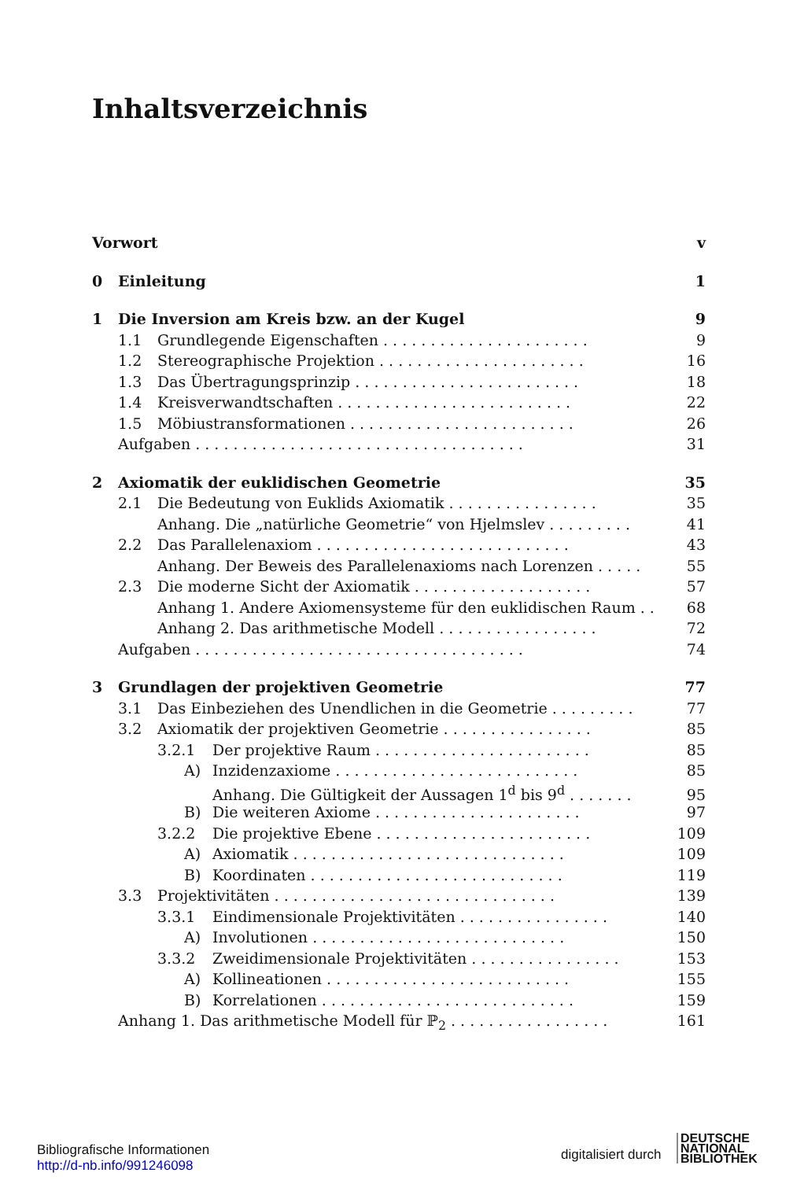Inhaltsverzeichnis
Vorwort v
0 Einleitung 1
1 Die Inversion am Kreis bzw. an der Kugel 9
1.1 Grundlegende Eigenschaften . . . . . . . . . . . . . . . . . . . . . . 9
1.2 Stereographische Projektion . . . . . . . . . . . . . . . . . . . . . . 16
1.3 Das Übertragungsprinzip . . . . . . . . . . . . . . . . . . . . . . . . 18
1.4 Kreisverwandtschaften . . . . . . . . . . . . . . . . . . . . . . . . . 22
1.5 Möbiustransformationen . . . . . . . . . . . . . . . . . . . . . . . . 26
Aufgaben . . . . . . . . . . . . . . . . . . . . . . . . . . . . . . . . . . . 31
2 Axiomatik der euklidischen Geometrie 35
2.1 Die Bedeutung von Euklids Axiomatik . . . . . . . . . . . . . . . . 35
Anhang. Die „natürliche Geometrie“ von Hjelmslev . . . . . . . . . 41
2.2 Das Parallelenaxiom . . . . . . . . . . . . . . . . . . . . . . . . . . . 43
Anhang. Der Beweis des Parallelenaxioms nach Lorenzen . . . . . 55
2.3 Die moderne Sicht der Axiomatik . . . . . . . . . . . . . . . . . . . 57
Anhang 1. Andere Axiomensysteme für den euklidischen Raum . . 68
Anhang 2. Das arithmetische Modell . . . . . . . . . . . . . . . . . 72
Aufgaben . . . . . . . . . . . . . . . . . . . . . . . . . . . . . . . . . . . 74
3 Grundlagen der projektiven Geometrie 77
3.1 Das Einbeziehen des Unendlichen in die Geometrie . . . . . . . . . 77
3.2 Axiomatik der projektiven Geometrie . . . . . . . . . . . . . . . . 85
3.2.1 Der projektive Raum . . . . . . . . . . . . . . . . . . . . . . . 85
A) Inzidenzaxiome . . . . . . . . . . . . . . . . . . . . . . . . . . 85
Anhang. Die Gültigkeit der Aussagen 1<sup>d</sup> bis 9<sup>d</sup> . . . . . . . 95
B) Die weiteren Axiome . . . . . . . . . . . . . . . . . . . . . . 97
3.2.2 Die projektive Ebene . . . . . . . . . . . . . . . . . . . . . . . 109
A) Axiomatik . . . . . . . . . . . . . . . . . . . . . . . . . . . . . 109
B) Koordinaten . . . . . . . . . . . . . . . . . . . . . . . . . . . 119
3.3 Projektivitäten . . . . . . . . . . . . . . . . . . . . . . . . . . . . . . 139
3.3.1 Eindimensionale Projektivitäten . . . . . . . . . . . . . . . . 140
A) Involutionen . . . . . . . . . . . . . . . . . . . . . . . . . . . 150
3.3.2 Zweidimensionale Projektivitäten . . . . . . . . . . . . . . . . 153
A) Kollineationen . . . . . . . . . . . . . . . . . . . . . . . . . . 155
B) Korrelationen . . . . . . . . . . . . . . . . . . . . . . . . . . . 159
Anhang 1. Das arithmetische Modell für ℙ<sub>2</sub> . . . . . . . . . . . . . . . . . 161
Bibliografische Informationen
http://d-nb.info/991246098
digitalisiert durch
DEUTSCHE
NATIONAL
BIBLIOTHEK